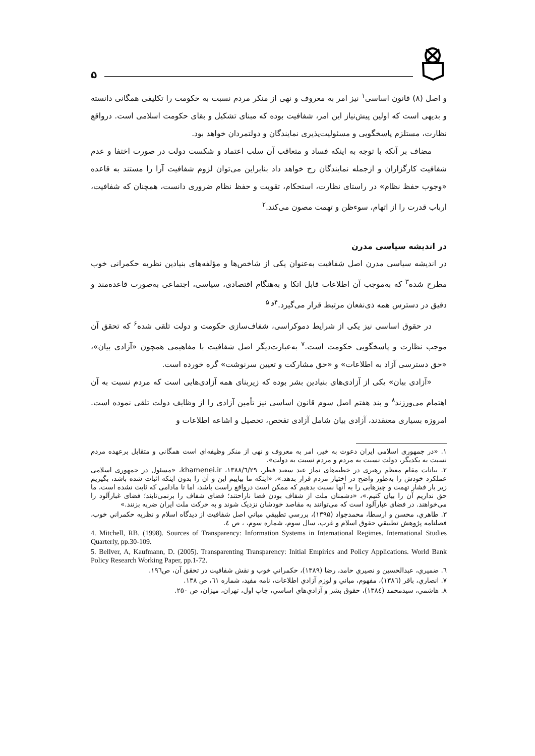۵
و اصل (۸) قانون اساسی<sup>۱</sup> نیز امر به معروف و نهی از منکر مردم نسبت به حکومت را تکلیفی همگانی دانسته و بدیهی است که اولین پیش‌نیاز این امر، شفافیت بوده که مبنای تشکیل و بقای حکومت اسلامی است. درواقع نظارت، مستلزم پاسخگویی و مسئولیت‌پذیری نمایندگان و دولتمردان خواهد بود.
مضاف بر آنکه با توجه به اینکه فساد و متعاقب آن سلب اعتماد و شکست دولت در صورت اختفا و عدم شفافیت کارگزاران و ازجمله نمایندگان رخ خواهد داد بنابراین می‌توان لزوم شفافیت آرا را مستند به قاعده «وجوب حفظ نظام» در راستای نظارت، استحکام، تقویت و حفظ نظام ضروری دانست، همچنان که شفافیت، ارباب قدرت را از اتهام، سوءظن و تهمت مصون می‌کند.<sup>۲</sup>
در اندیشه سیاسی مدرن
در اندیشه سیاسی مدرن اصل شفافیت به‌عنوان یکی از شاخص‌ها و مؤلفه‌های بنیادین نظریه حکمرانی خوب مطرح شده<sup>۳</sup> که به‌موجب آن اطلاعات قابل اتکا و به‌هنگام اقتصادی، سیاسی، اجتماعی به‌صورت قاعده‌مند و دقیق در دسترس همه ذی‌نفعان مرتبط قرار می‌گیرد.<sup>۴و ۵</sup>
در حقوق اساسی نیز یکی از شرایط دموکراسی، شفاف‌سازی حکومت و دولت تلقی شده<sup>۶</sup> که تحقق آن موجب نظارت و پاسخگویی حکومت است.<sup>۷</sup> به‌عبارت‌دیگر اصل شفافیت با مفاهیمی همچون «آزادی بیان»، «حق دسترسی آزاد به اطلاعات» و «حق مشارکت و تعیین سرنوشت» گره خورده است.
«آزادی بیان» یکی از آزادی‌های بنیادین بشر بوده که زیربنای همه آزادی‌هایی است که مردم نسبت به آن اهتمام می‌ورزند<sup>۸</sup> و بند هفتم اصل سوم قانون اساسی نیز تأمین آزادی را از وظایف دولت تلقی نموده است. امروزه بسیاری معتقدند، آزادی بیان شامل آزادی تفحص، تحصیل و اشاعه اطلاعات و
۱. «در جمهوری اسلامی ایران دعوت به خیر، امر به معروف و نهی از منکر وظیفه‌ای است همگانی و متقابل برعهده مردم نسبت به یکدیگر، دولت نسبت به مردم و مردم نسبت به دولت».
۲. بیانات مقام معظم رهبری در خطبه‌های نماز عید سعید فطر، ۱۳۸۸/٦/۲۹، khamenei.ir، «مسئول در جمهوری اسلامی عملکرد خودش را به‌طور واضح در اختیار مردم قرار بدهد.»، «اینکه ما بیاییم این و آن را بدون اینکه اثبات شده باشد، بگیریم زیر بار فشار تهمت و چیزهایی را به آنها نسبت بدهیم که ممکن است درواقع راست باشد، اما تا مادامی که ثابت نشده است، ما حق نداریم آن را بیان کنیم.»، «دشمنان ملت از شفاف بودن فضا ناراحتند؛ فضای شفاف را برنمی‌تابند؛ فضای غبارآلود را می‌خواهند. در فضای غبارآلود است که می‌توانند به مقاصد خودشان نزدیک شوند و به حرکت ملت ایران ضربه بزنند.»
۳. طاهري، محسن و ارسطا، محمدجواد (۱۳۹۵)، بررسي تطبيقي مباني اصل شفافيت از ديدگاه اسلام و نظريه حكمراني خوب، فصلنامه پژوهش تطبيقي حقوق اسلام و غرب، سال سوم، شماره سوم، ، ص ٤.
4. Mitchell, RB. (1998). Sources of Transparency: Information Systems in International Regimes. International Studies Quarterly, pp.30-109.
5. Bellver, A, Kaufmann, D. (2005). Transparenting Transparency: Initial Empirics and Policy Applications. World Bank Policy Research Working Paper, pp.1-72.
٦. ضميري، عبدالحسين و نصيري حامد، رضا (۱۳۸۹)، حكمراني خوب و نقش شفافيت در تحقق آن، ص۱۹٦.
۷. انصاري، باقر (۱۳۸٦)، مفهوم، مباني و لوزم آزادي اطلاعات، نامه مفيد، شماره ٦۱، ص ۱۳۸.
۸. هاشمي، سيدمحمد (۱۳۸٤)، حقوق بشر و آزادي‌هاي اساسي، چاپ اول، تهران، ميزان، ص ۲۵۰.